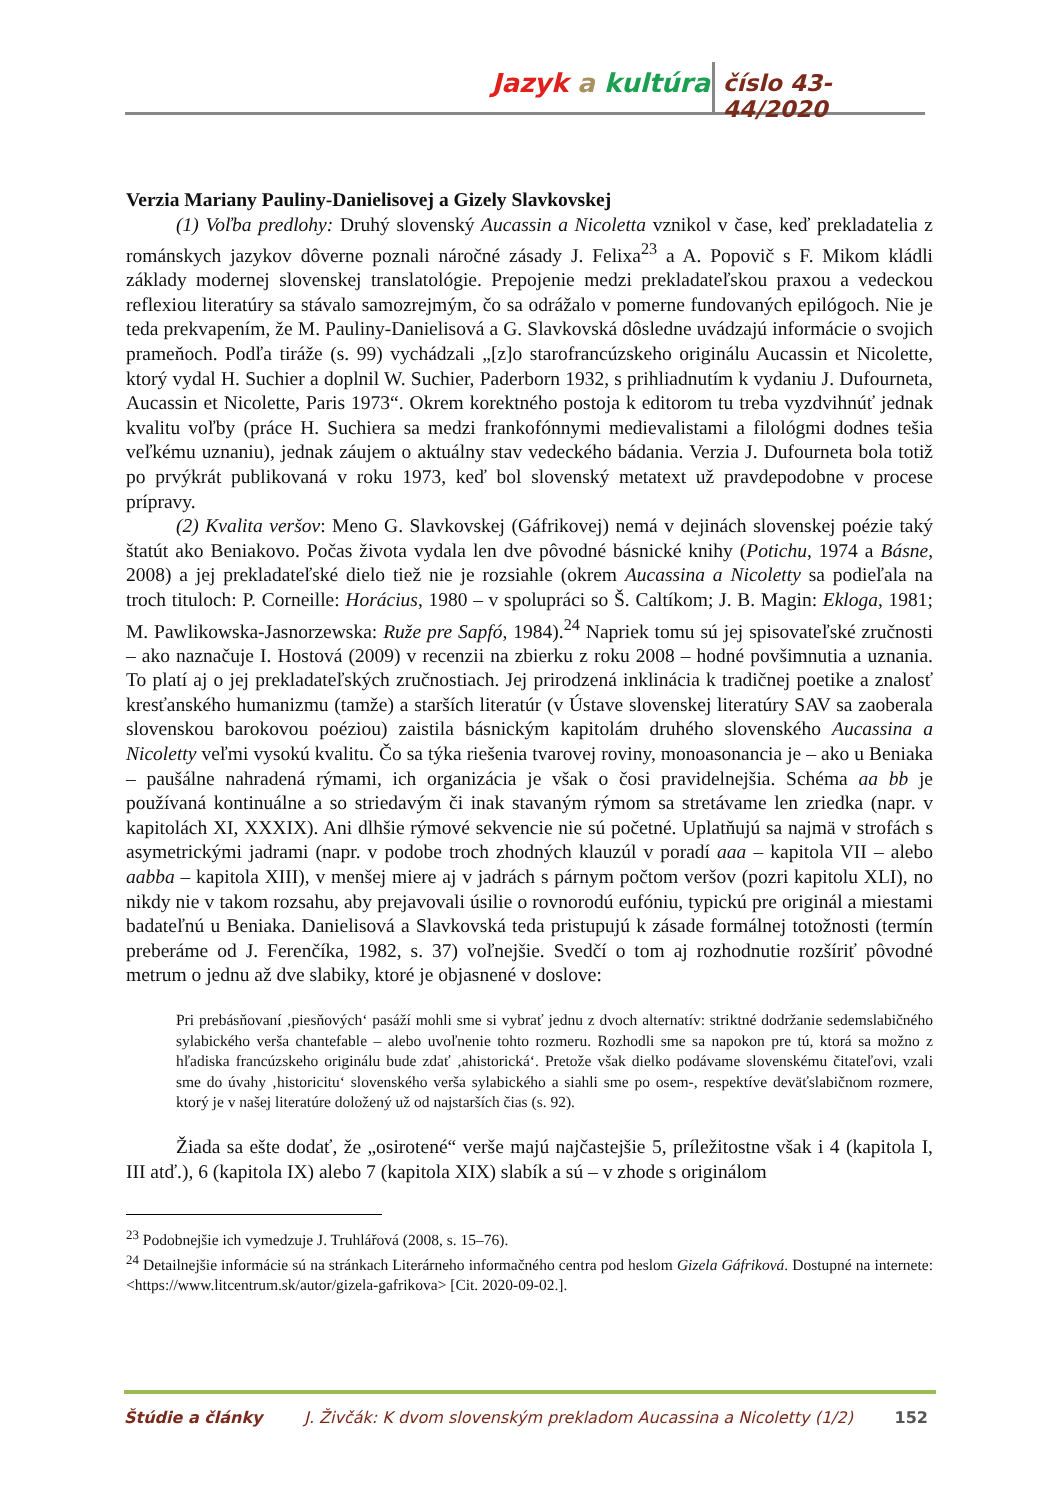Jazyk a kultúra číslo 43-44/2020
Verzia Mariany Pauliny-Danielisovej a Gizely Slavkovskej
(1) Voľba predlohy: Druhý slovenský Aucassin a Nicoletta vznikol v čase, keď prekladatelia z románskych jazykov dôverne poznali náročné zásady J. Felixa<sup>23</sup> a A. Popovič s F. Mikom kládli základy modernej slovenskej translatológie. Prepojenie medzi prekladateľskou praxou a vedeckou reflexiou literatúry sa stávalo samozrejmým, čo sa odrážalo v pomerne fundovaných epilógoch. Nie je teda prekvapením, že M. Pauliny-Danielisová a G. Slavkovská dôsledne uvádzajú informácie o svojich prameňoch. Podľa tiráže (s. 99) vychádzali „[z]o starofrancúzskeho originálu Aucassin et Nicolette, ktorý vydal H. Suchier a doplnil W. Suchier, Paderborn 1932, s prihliadnutím k vydaniu J. Dufourneta, Aucassin et Nicolette, Paris 1973“. Okrem korektného postoja k editorom tu treba vyzdvihnúť jednak kvalitu voľby (práce H. Suchiera sa medzi frankofónnymi medievalistami a filológmi dodnes tešia veľkému uznaniu), jednak záujem o aktuálny stav vedeckého bádania. Verzia J. Dufourneta bola totiž po prvýkrát publikovaná v roku 1973, keď bol slovenský metatext už pravdepodobne v procese prípravy.
(2) Kvalita veršov: Meno G. Slavkovskej (Gáfrikovej) nemá v dejinách slovenskej poézie taký štatút ako Beniakovo. Počas života vydala len dve pôvodné básnické knihy (Potichu, 1974 a Básne, 2008) a jej prekladateľské dielo tiež nie je rozsiahle (okrem Aucassina a Nicoletty sa podieľala na troch tituloch: P. Corneille: Horácius, 1980 – v spolupráci so Š. Caltíkom; J. B. Magin: Ekloga, 1981; M. Pawlikowska-Jasnorzewska: Ruže pre Sapfó, 1984).<sup>24</sup> Napriek tomu sú jej spisovateľské zručnosti – ako naznačuje I. Hostová (2009) v recenzii na zbierku z roku 2008 – hodné povšimnutia a uznania. To platí aj o jej prekladateľských zručnostiach. Jej prirodzená inklinácia k tradičnej poetike a znalosť kresťanského humanizmu (tamže) a starších literatúr (v Ústave slovenskej literatúry SAV sa zaoberala slovenskou barokovou poéziou) zaistila básnickým kapitolám druhého slovenského Aucassina a Nicoletty veľmi vysokú kvalitu. Čo sa týka riešenia tvarovej roviny, monoasonancia je – ako u Beniaka – paušálne nahradená rýmami, ich organizácia je však o čosi pravidelnejšia. Schéma aa bb je používaná kontinuálne a so striedavým či inak stavaným rýmom sa stretávame len zriedka (napr. v kapitolách XI, XXXIX). Ani dlhšie rýmové sekvencie nie sú početné. Uplatňujú sa najmä v strofách s asymetrickými jadrami (napr. v podobe troch zhodných klauzúl v poradí aaa – kapitola VII – alebo aabba – kapitola XIII), v menšej miere aj v jadrách s párnym počtom veršov (pozri kapitolu XLI), no nikdy nie v takom rozsahu, aby prejavovali úsilie o rovnorodú eufóniu, typickú pre originál a miestami badateľnú u Beniaka. Danielisová a Slavkovská teda pristupujú k zásade formálnej totožnosti (termín preberáme od J. Ferenčíka, 1982, s. 37) voľnejšie. Svedčí o tom aj rozhodnutie rozšíriť pôvodné metrum o jednu až dve slabiky, ktoré je objasnené v doslove:
Pri prebásňovaní ‚piesňových‘ pasáží mohli sme si vybrať jednu z dvoch alternatív: striktné dodržanie sedemslabičného sylabického verša chantefable – alebo uvoľnenie tohto rozmeru. Rozhodli sme sa napokon pre tú, ktorá sa možno z hľadiska francúzskeho originálu bude zdať ‚ahistorická‘. Pretože však dielko podávame slovenskému čitateľovi, vzali sme do úvahy ‚historicitu‘ slovenského verša sylabického a siahli sme po osem-, respektíve deväťslabičnom rozmere, ktorý je v našej literatúre doložený už od najstarších čias (s. 92).
Žiada sa ešte dodať, že „osirotené“ verše majú najčastejšie 5, príležitostne však i 4 (kapitola I, III atď.), 6 (kapitola IX) alebo 7 (kapitola XIX) slabík a sú – v zhode s originálom
<sup>23</sup> Podobnejšie ich vymedzuje J. Truhlářová (2008, s. 15–76).
<sup>24</sup> Detailnejšie informácie sú na stránkach Literárneho informačného centra pod heslom Gizela Gáfriková. Dostupné na internete: <https://www.litcentrum.sk/autor/gizela-gafrikova> [Cit. 2020-09-02.].
Štúdie a články J. Živčák: K dvom slovenským prekladom Aucassina a Nicoletty (1/2) 152